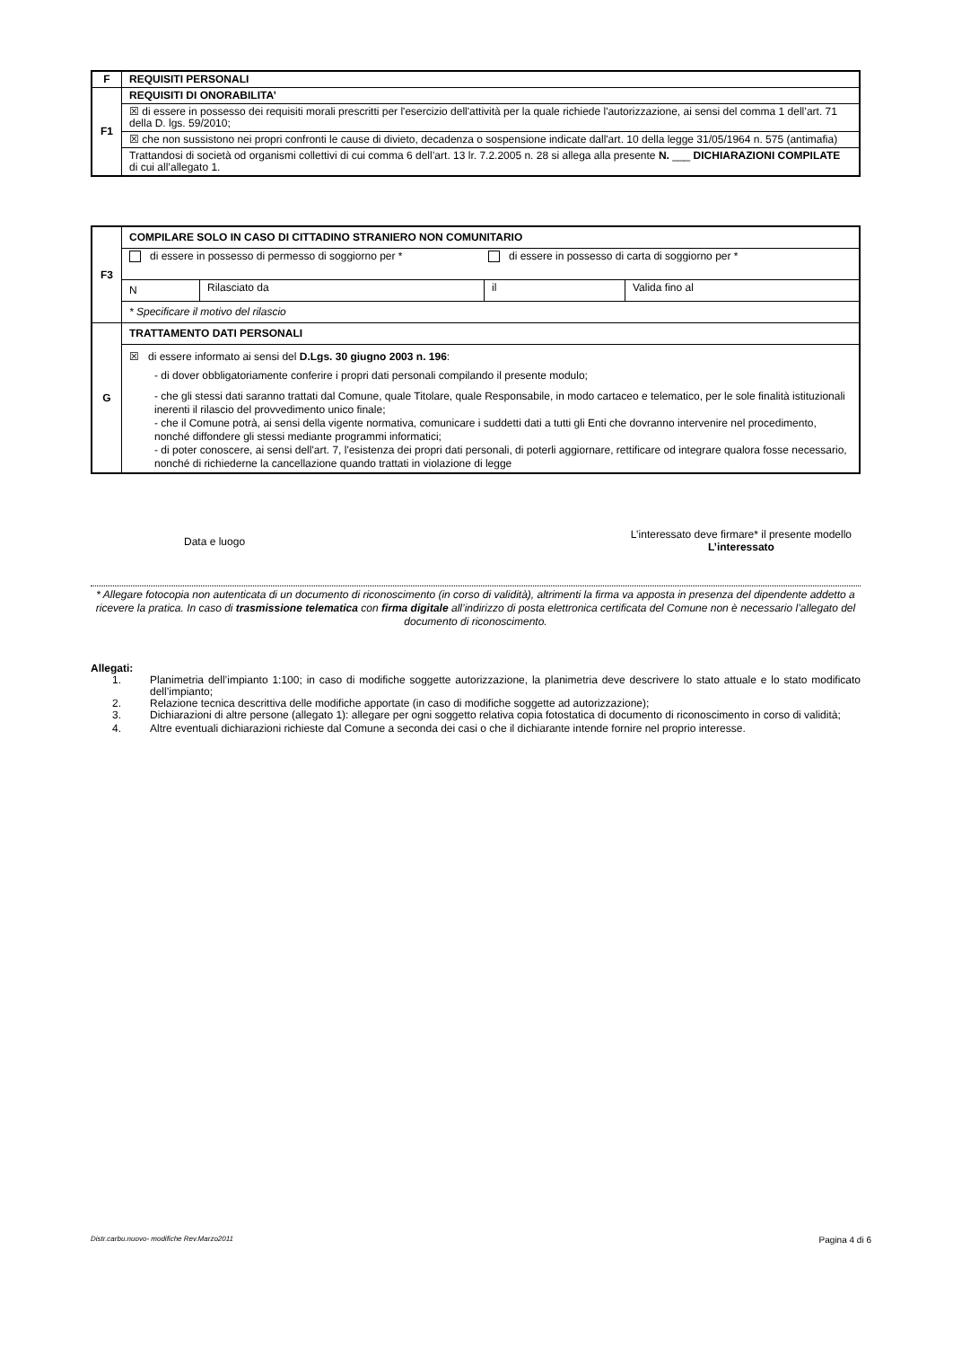| F | REQUISITI PERSONALI |
| F1 | REQUISITI DI ONORABILITA’ |
| | ☒ di essere in possesso dei requisiti morali prescritti per l'esercizio dell'attività per la quale richiede l'autorizzazione, ai sensi del comma 1 dell’art. 71 della D. lgs. 59/2010; |
| | ☒ che non sussistono nei propri confronti le cause di divieto, decadenza o sospensione indicate dall'art. 10 della legge 31/05/1964 n. 575 (antimafia) |
| | Trattandosi di società od organismi collettivi di cui comma 6 dell’art. 13 lr. 7.2.2005 n. 28 si allega alla presente N. ___ DICHIARAZIONI COMPILATE di cui all’allegato 1. |
| F3 | COMPILARE SOLO IN CASO DI CITTADINO STRANIERO NON COMUNITARIO | | | |
| | di essere in possesso di permesso di soggiorno per * di essere in possesso di carta di soggiorno per * | | | |
| | N | Rilasciato da | il | Valida fino al |
| | * Specificare il motivo del rilascio | | | |
| G | TRATTAMENTO DATI PERSONALI | | | |
| | ☒ di essere informato ai sensi del D.Lgs. 30 giugno 2003 n. 196 : - di dover obbligatoriamente conferire i propri dati personali compilando il presente modulo; - che gli stessi dati saranno trattati dal Comune, quale Titolare, quale Responsabile, in modo cartaceo e telematico, per le sole finalità istituzionali inerenti il rilascio del provvedimento unico finale; - che il Comune potrà, ai sensi della vigente normativa, comunicare i suddetti dati a tutti gli Enti che dovranno intervenire nel procedimento, nonché diffondere gli stessi mediante programmi informatici; - di poter conoscere, ai sensi dell'art. 7, l'esistenza dei propri dati personali, di poterli aggiornare, rettificare od integrare qualora fosse necessario, nonché di richiederne la cancellazione quando trattati in violazione di legge | | | |
Data e luogo
L’interessato deve firmare* il presente modello
L’interessato
* Allegare fotocopia non autenticata di un documento di riconoscimento (in corso di validità), altrimenti la firma va apposta in presenza del dipendente addetto a ricevere la pratica. In caso di trasmissione telematica con firma digitale all’indirizzo di posta elettronica certificata del Comune non è necessario l’allegato del documento di riconoscimento.
Allegati:
1. Planimetria dell’impianto 1:100; in caso di modifiche soggette autorizzazione, la planimetria deve descrivere lo stato attuale e lo stato modificato dell’impianto;
2. Relazione tecnica descrittiva delle modifiche apportate (in caso di modifiche soggette ad autorizzazione);
3. Dichiarazioni di altre persone (allegato 1): allegare per ogni soggetto relativa copia fotostatica di documento di riconoscimento in corso di validità;
4. Altre eventuali dichiarazioni richieste dal Comune a seconda dei casi o che il dichiarante intende fornire nel proprio interesse.
Distr.carbu.nuovo- modifiche Rev.Marzo2011 Pagina 4 di 6